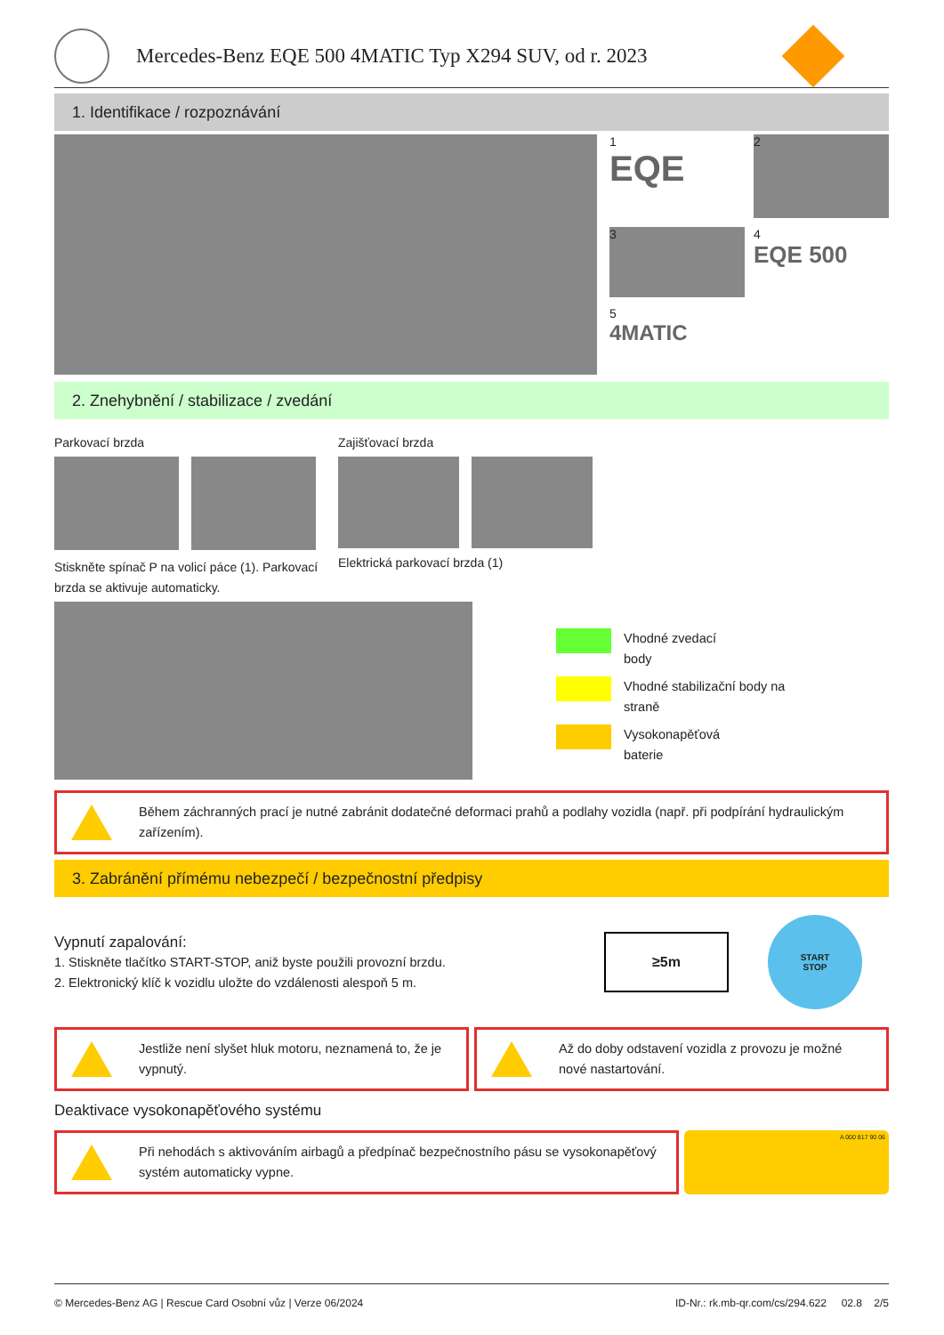Mercedes-Benz EQE 500 4MATIC Typ X294 SUV, od r. 2023
1. Identifikace / rozpoznávání
1
EQE
2
3
4
EQE 500
5
4MATIC
2. Znehybnění / stabilizace / zvedání
Parkovací brzda
Stiskněte spínač P na volicí páce (1). Parkovací brzda se aktivuje automaticky.
Zajišťovací brzda
Elektrická parkovací brzda (1)
Vhodné zvedací
body
Vhodné stabilizační body na
straně
Vysokonapěťová
baterie
Během záchranných prací je nutné zabránit dodatečné deformaci prahů a podlahy vozidla (např. při podpírání hydraulickým zařízením).
3. Zabránění přímému nebezpečí / bezpečnostní předpisy
Vypnutí zapalování:
1. Stiskněte tlačítko START-STOP, aniž byste použili provozní brzdu.
2. Elektronický klíč k vozidlu uložte do vzdálenosti alespoň 5 m.
≥5m
START
STOP
Jestliže není slyšet hluk motoru, neznamená to, že je vypnutý.
Až do doby odstavení vozidla z provozu je možné nové nastartování.
Deaktivace vysokonapěťového systému
Při nehodách s aktivováním airbagů a předpínač bezpečnostního pásu se vysokonapěťový systém automaticky vypne.
A 000 817 90 06
© Mercedes-Benz AG | Rescue Card Osobní vůz | Verze 06/2024 ID-Nr.: rk.mb-qr.com/cs/294.622 02.8 2/5